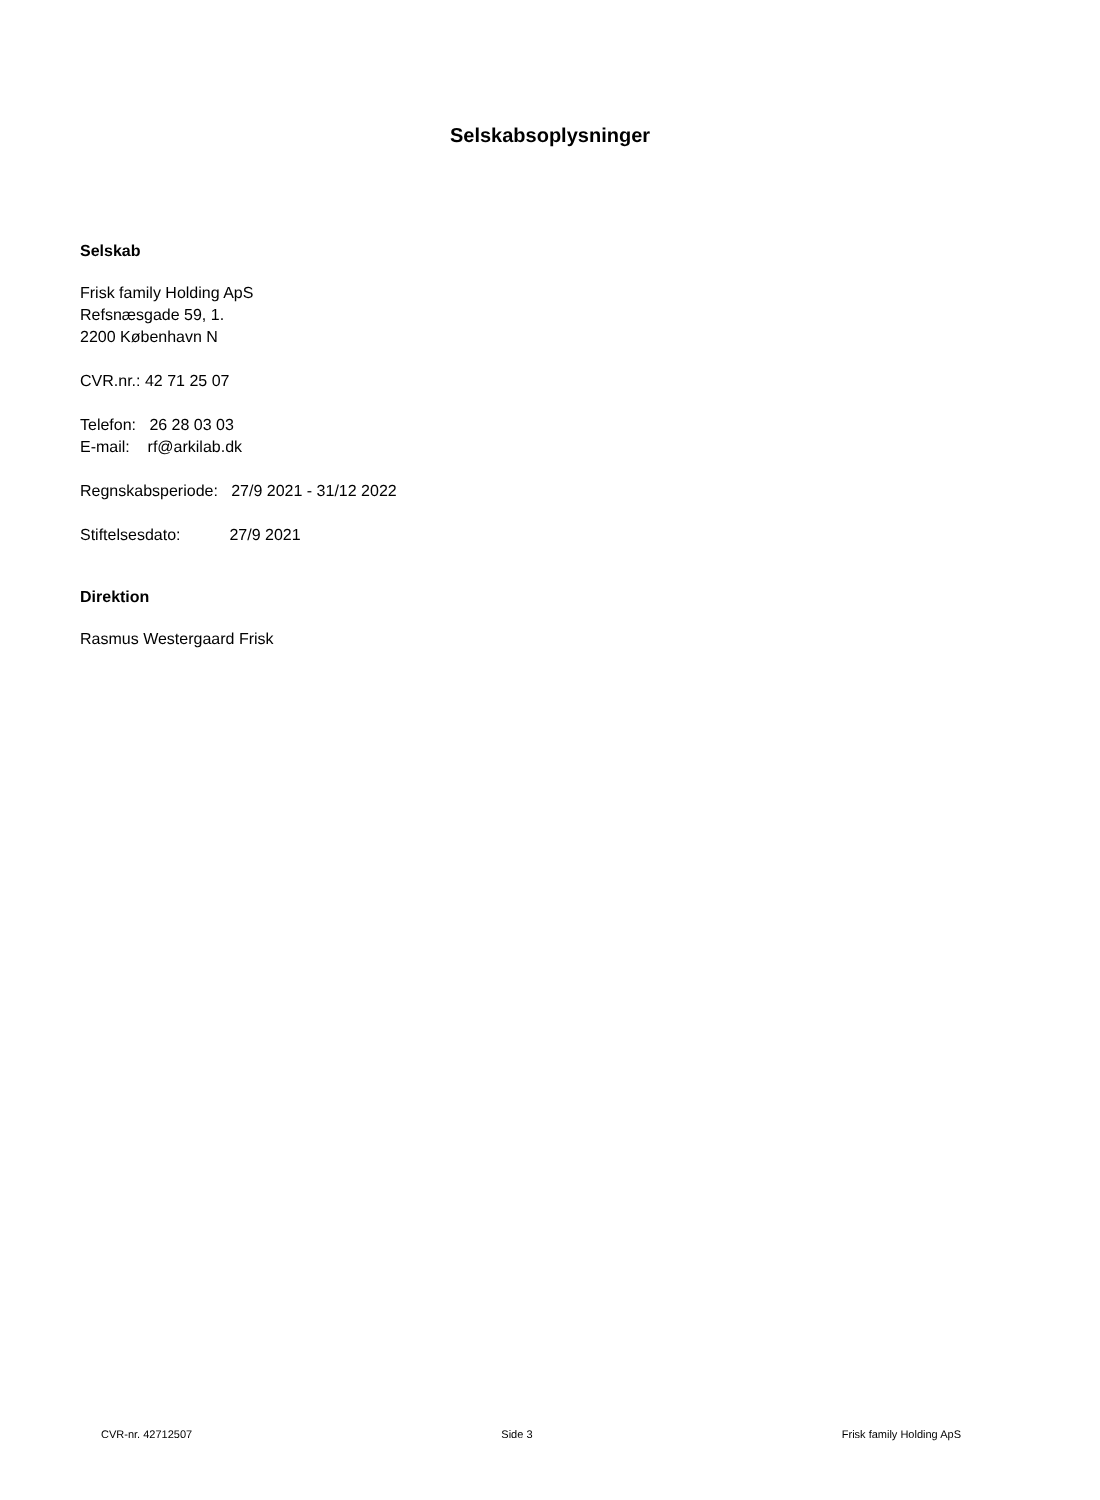Selskabsoplysninger
Selskab
Frisk family Holding ApS
Refsnæsgade 59, 1.
2200 København N
CVR.nr.: 42 71 25 07
Telefon: 26 28 03 03
E-mail: rf@arkilab.dk
Regnskabsperiode: 27/9 2021 - 31/12 2022
Stiftelsesdato: 27/9 2021
Direktion
Rasmus Westergaard Frisk
CVR-nr. 42712507 Side 3 Frisk family Holding ApS